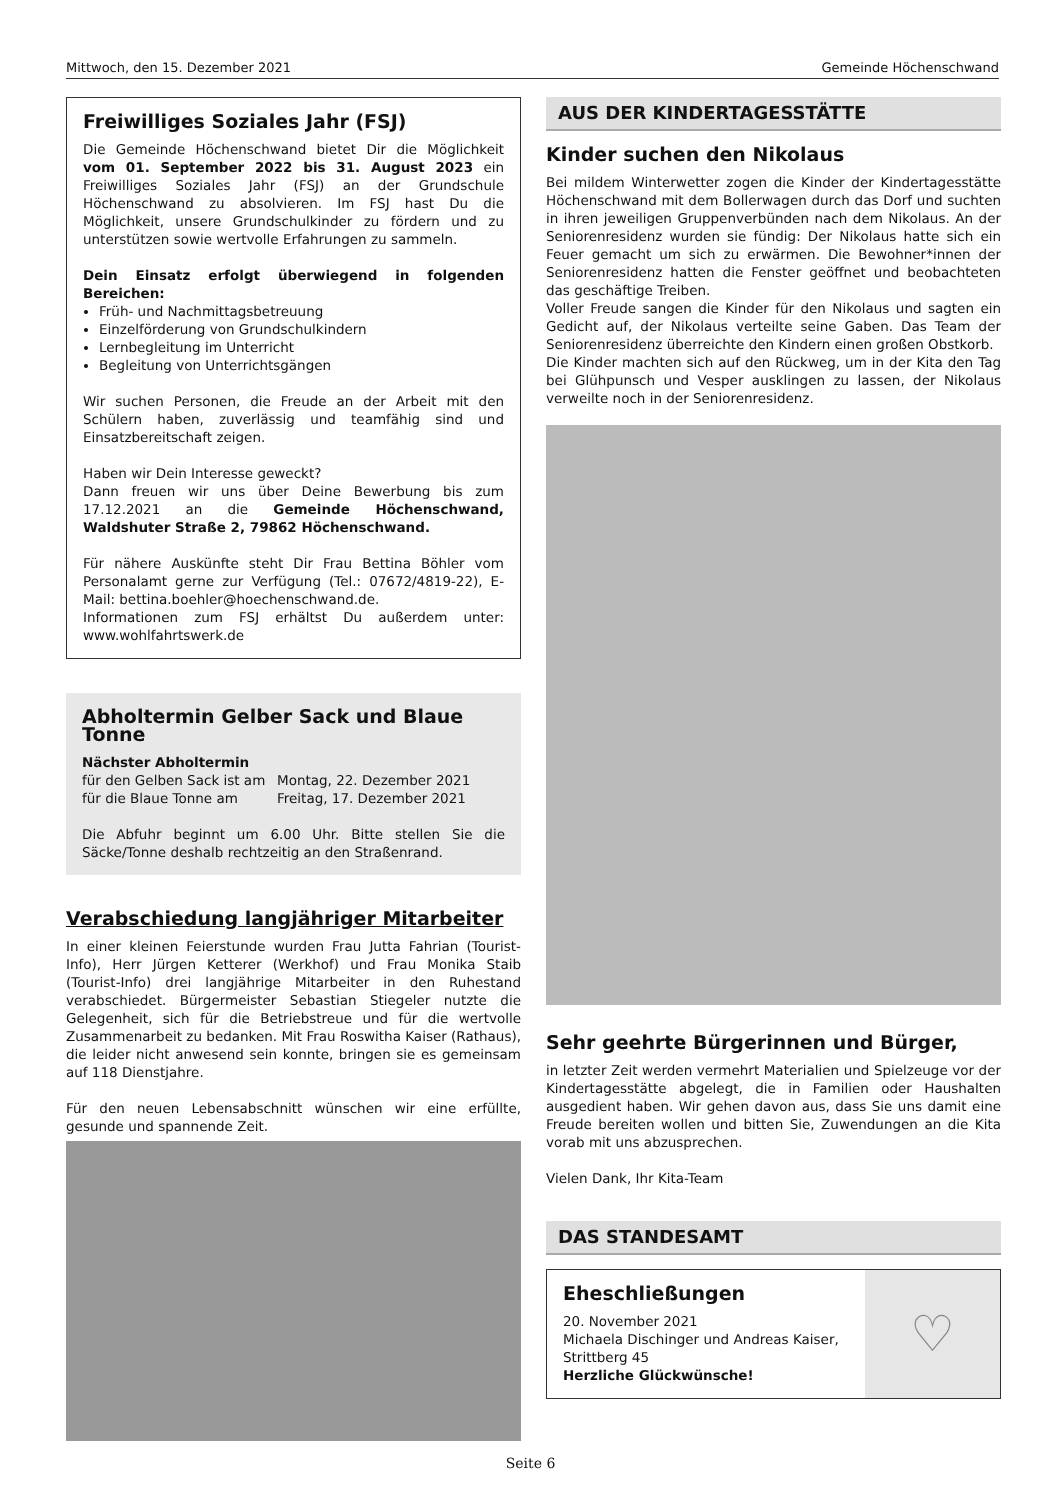Mittwoch, den 15. Dezember 2021 Gemeinde Höchenschwand
Freiwilliges Soziales Jahr (FSJ)
Die Gemeinde Höchenschwand bietet Dir die Möglichkeit vom 01. September 2022 bis 31. August 2023 ein Freiwilliges Soziales Jahr (FSJ) an der Grundschule Höchenschwand zu absolvieren. Im FSJ hast Du die Möglichkeit, unsere Grundschulkinder zu fördern und zu unterstützen sowie wertvolle Erfahrungen zu sammeln.
Dein Einsatz erfolgt überwiegend in folgenden Bereichen:
Früh- und Nachmittagsbetreuung
Einzelförderung von Grundschulkindern
Lernbegleitung im Unterricht
Begleitung von Unterrichtsgängen
Wir suchen Personen, die Freude an der Arbeit mit den Schülern haben, zuverlässig und teamfähig sind und Einsatzbereitschaft zeigen.
Haben wir Dein Interesse geweckt?
Dann freuen wir uns über Deine Bewerbung bis zum 17.12.2021 an die Gemeinde Höchenschwand, Waldshuter Straße 2, 79862 Höchenschwand.
Für nähere Auskünfte steht Dir Frau Bettina Böhler vom Personalamt gerne zur Verfügung (Tel.: 07672/4819-22), E-Mail: bettina.boehler@hoechenschwand.de.
Informationen zum FSJ erhältst Du außerdem unter: www.wohlfahrtswerk.de
Abholtermin Gelber Sack und Blaue Tonne
Nächster Abholtermin
für den Gelben Sack ist am Montag, 22. Dezember 2021
für die Blaue Tonne am Freitag, 17. Dezember 2021
Die Abfuhr beginnt um 6.00 Uhr. Bitte stellen Sie die Säcke/Tonne deshalb rechtzeitig an den Straßenrand.
Verabschiedung langjähriger Mitarbeiter
In einer kleinen Feierstunde wurden Frau Jutta Fahrian (Tourist-Info), Herr Jürgen Ketterer (Werkhof) und Frau Monika Staib (Tourist-Info) drei langjährige Mitarbeiter in den Ruhestand verabschiedet. Bürgermeister Sebastian Stiegeler nutzte die Gelegenheit, sich für die Betriebstreue und für die wertvolle Zusammenarbeit zu bedanken. Mit Frau Roswitha Kaiser (Rathaus), die leider nicht anwesend sein konnte, bringen sie es gemeinsam auf 118 Dienstjahre.
Für den neuen Lebensabschnitt wünschen wir eine erfüllte, gesunde und spannende Zeit.
AUS DER KINDERTAGESSTÄTTE
Kinder suchen den Nikolaus
Bei mildem Winterwetter zogen die Kinder der Kindertagesstätte Höchenschwand mit dem Bollerwagen durch das Dorf und suchten in ihren jeweiligen Gruppenverbünden nach dem Nikolaus. An der Seniorenresidenz wurden sie fündig: Der Nikolaus hatte sich ein Feuer gemacht um sich zu erwärmen. Die Bewohner*innen der Seniorenresidenz hatten die Fenster geöffnet und beobachteten das geschäftige Treiben.
Voller Freude sangen die Kinder für den Nikolaus und sagten ein Gedicht auf, der Nikolaus verteilte seine Gaben. Das Team der Seniorenresidenz überreichte den Kindern einen großen Obstkorb.
Die Kinder machten sich auf den Rückweg, um in der Kita den Tag bei Glühpunsch und Vesper ausklingen zu lassen, der Nikolaus verweilte noch in der Seniorenresidenz.
Sehr geehrte Bürgerinnen und Bürger,
in letzter Zeit werden vermehrt Materialien und Spielzeuge vor der Kindertagesstätte abgelegt, die in Familien oder Haushalten ausgedient haben. Wir gehen davon aus, dass Sie uns damit eine Freude bereiten wollen und bitten Sie, Zuwendungen an die Kita vorab mit uns abzusprechen.
Vielen Dank, Ihr Kita-Team
DAS STANDESAMT
Eheschließungen
20. November 2021
Michaela Dischinger und Andreas Kaiser, Strittberg 45
Herzliche Glückwünsche!
♡
Seite 6